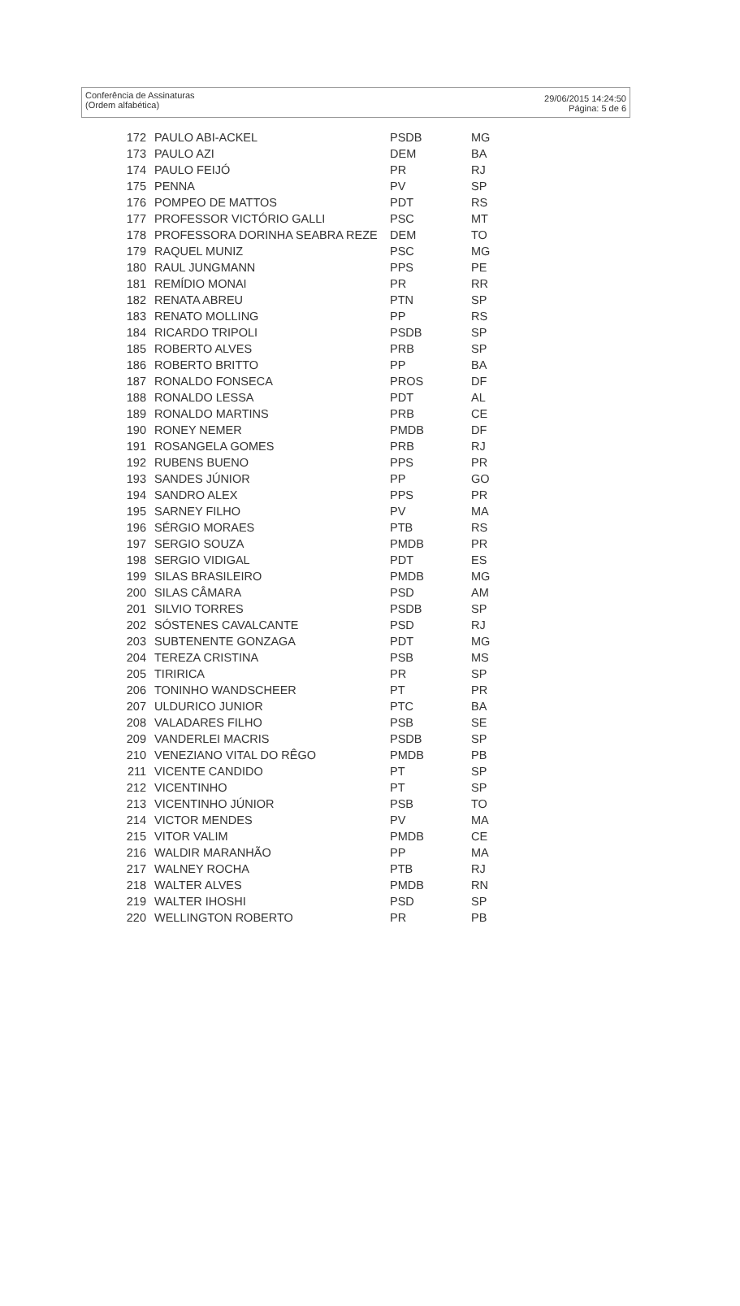Conferência de Assinaturas
(Ordem alfabética)
29/06/2015 14:24:50
Página: 5 de 6
| 172 | PAULO ABI-ACKEL | PSDB | MG |
| 173 | PAULO AZI | DEM | BA |
| 174 | PAULO FEIJÓ | PR | RJ |
| 175 | PENNA | PV | SP |
| 176 | POMPEO DE MATTOS | PDT | RS |
| 177 | PROFESSOR VICTÓRIO GALLI | PSC | MT |
| 178 | PROFESSORA DORINHA SEABRA REZE | DEM | TO |
| 179 | RAQUEL MUNIZ | PSC | MG |
| 180 | RAUL JUNGMANN | PPS | PE |
| 181 | REMÍDIO MONAI | PR | RR |
| 182 | RENATA ABREU | PTN | SP |
| 183 | RENATO MOLLING | PP | RS |
| 184 | RICARDO TRIPOLI | PSDB | SP |
| 185 | ROBERTO ALVES | PRB | SP |
| 186 | ROBERTO BRITTO | PP | BA |
| 187 | RONALDO FONSECA | PROS | DF |
| 188 | RONALDO LESSA | PDT | AL |
| 189 | RONALDO MARTINS | PRB | CE |
| 190 | RONEY NEMER | PMDB | DF |
| 191 | ROSANGELA GOMES | PRB | RJ |
| 192 | RUBENS BUENO | PPS | PR |
| 193 | SANDES JÚNIOR | PP | GO |
| 194 | SANDRO ALEX | PPS | PR |
| 195 | SARNEY FILHO | PV | MA |
| 196 | SÉRGIO MORAES | PTB | RS |
| 197 | SERGIO SOUZA | PMDB | PR |
| 198 | SERGIO VIDIGAL | PDT | ES |
| 199 | SILAS BRASILEIRO | PMDB | MG |
| 200 | SILAS CÂMARA | PSD | AM |
| 201 | SILVIO TORRES | PSDB | SP |
| 202 | SÓSTENES CAVALCANTE | PSD | RJ |
| 203 | SUBTENENTE GONZAGA | PDT | MG |
| 204 | TEREZA CRISTINA | PSB | MS |
| 205 | TIRIRICA | PR | SP |
| 206 | TONINHO WANDSCHEER | PT | PR |
| 207 | ULDURICO JUNIOR | PTC | BA |
| 208 | VALADARES FILHO | PSB | SE |
| 209 | VANDERLEI MACRIS | PSDB | SP |
| 210 | VENEZIANO VITAL DO RÊGO | PMDB | PB |
| 211 | VICENTE CANDIDO | PT | SP |
| 212 | VICENTINHO | PT | SP |
| 213 | VICENTINHO JÚNIOR | PSB | TO |
| 214 | VICTOR MENDES | PV | MA |
| 215 | VITOR VALIM | PMDB | CE |
| 216 | WALDIR MARANHÃO | PP | MA |
| 217 | WALNEY ROCHA | PTB | RJ |
| 218 | WALTER ALVES | PMDB | RN |
| 219 | WALTER IHOSHI | PSD | SP |
| 220 | WELLINGTON ROBERTO | PR | PB |